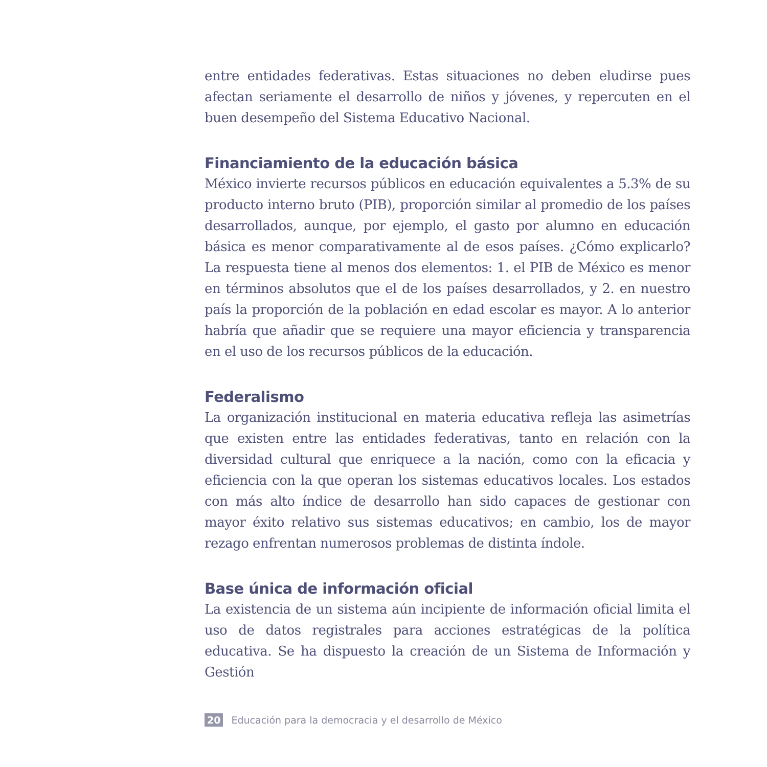entre entidades federativas. Estas situaciones no deben eludirse pues afectan seriamente el desarrollo de niños y jóvenes, y repercuten en el buen desempeño del Sistema Educativo Nacional.
Financiamiento de la educación básica
México invierte recursos públicos en educación equivalentes a 5.3% de su producto interno bruto (PIB), proporción similar al promedio de los países desarrollados, aunque, por ejemplo, el gasto por alumno en educación básica es menor comparativamente al de esos países. ¿Cómo explicarlo? La respuesta tiene al menos dos elementos: 1. el PIB de México es menor en términos absolutos que el de los países desarrollados, y 2. en nuestro país la proporción de la población en edad escolar es mayor. A lo anterior habría que añadir que se requiere una mayor eficiencia y transparencia en el uso de los recursos públicos de la educación.
Federalismo
La organización institucional en materia educativa refleja las asimetrías que existen entre las entidades federativas, tanto en relación con la diversidad cultural que enriquece a la nación, como con la eficacia y eficiencia con la que operan los sistemas educativos locales. Los estados con más alto índice de desarrollo han sido capaces de gestionar con mayor éxito relativo sus sistemas educativos; en cambio, los de mayor rezago enfrentan numerosos problemas de distinta índole.
Base única de información oficial
La existencia de un sistema aún incipiente de información oficial limita el uso de datos registrales para acciones estratégicas de la política educativa. Se ha dispuesto la creación de un Sistema de Información y Gestión
20 Educación para la democracia y el desarrollo de México